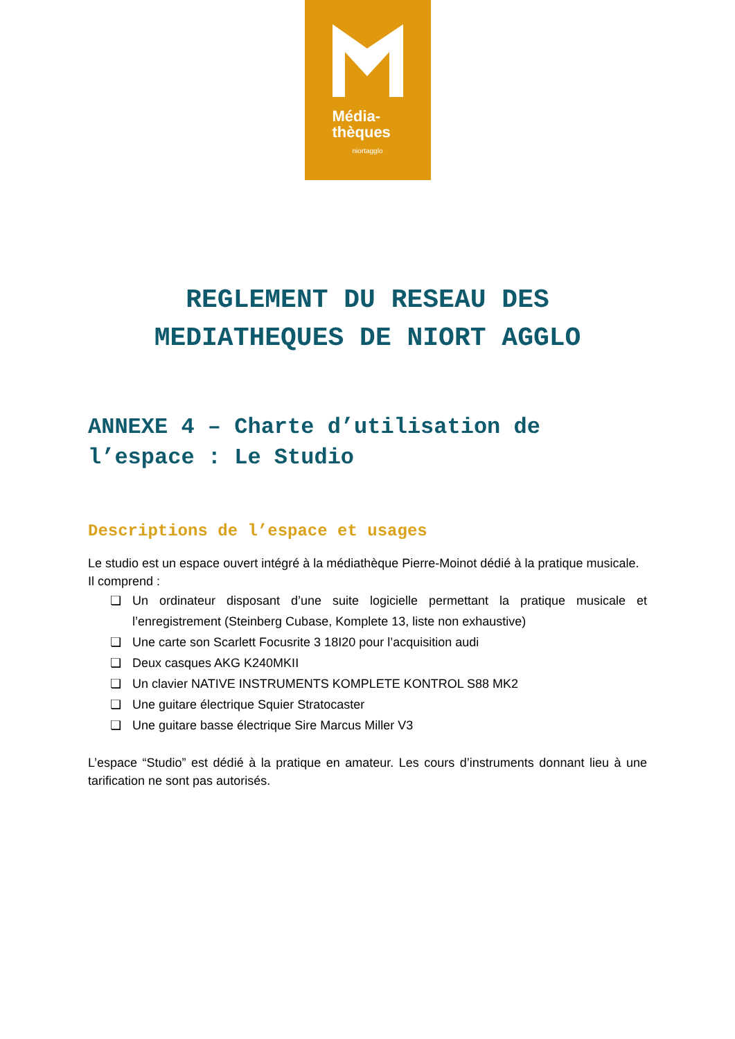Média-
thèques
niortagglo
REGLEMENT DU RESEAU DES
MEDIATHEQUES DE NIORT AGGLO
ANNEXE 4 – Charte d’utilisation de l’espace : Le Studio
Descriptions de l’espace et usages
Le studio est un espace ouvert intégré à la médiathèque Pierre-Moinot dédié à la pratique musicale.
Il comprend :
❏ Un ordinateur disposant d’une suite logicielle permettant la pratique musicale et l’enregistrement (Steinberg Cubase, Komplete 13, liste non exhaustive)
❏ Une carte son Scarlett Focusrite 3 18I20 pour l’acquisition audi
❏ Deux casques AKG K240MKII
❏ Un clavier NATIVE INSTRUMENTS KOMPLETE KONTROL S88 MK2
❏ Une guitare électrique Squier Stratocaster
❏ Une guitare basse électrique Sire Marcus Miller V3
L’espace “Studio” est dédié à la pratique en amateur. Les cours d’instruments donnant lieu à une tarification ne sont pas autorisés.